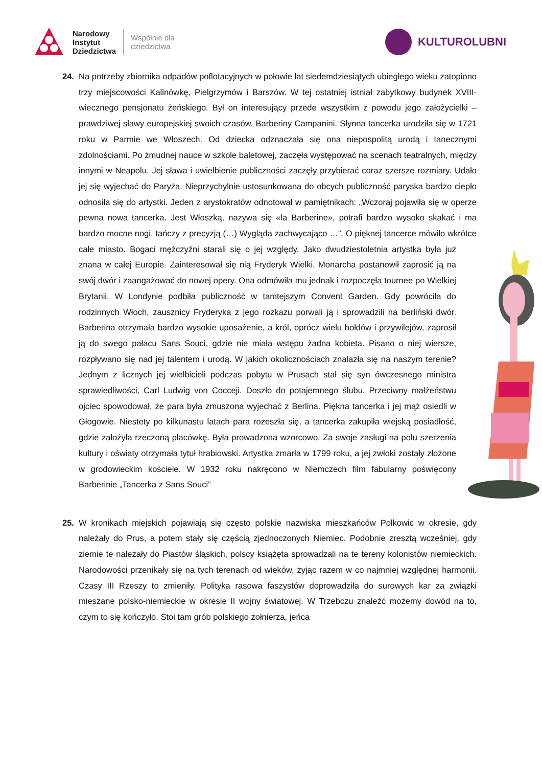Narodowy
Instytut
Dziedzictwa
Wspólnie dla
dziedzictwa
KULTUROLUBNI
24. Na potrzeby zbiornika odpadów poflotacyjnych w połowie lat siedemdziesiątych ubiegłego wieku zatopiono trzy miejscowości Kalinówkę, Pielgrzymów i Barszów. W tej ostatniej istniał zabytkowy budynek XVIII-wiecznego pensjonatu żeńskiego. Był on interesujący przede wszystkim z powodu jego założycielki – prawdziwej sławy europejskiej swoich czasów, Barberiny Campanini. Słynna tancerka urodziła się w 1721 roku w Parmie we Włoszech. Od dziecka odznaczała się ona niepospolitą urodą i tanecznymi zdolnościami. Po żmudnej nauce w szkole baletowej, zaczęła występować na scenach teatralnych, między innymi w Neapolu. Jej sława i uwielbienie publiczności zaczęły przybierać coraz szersze rozmiary. Udało jej się wyjechać do Paryża. Nieprzychylnie ustosunkowana do obcych publiczność paryska bardzo ciepło odnosiła się do artystki. Jeden z arystokratów odnotował w pamiętnikach: „Wczoraj pojawiła się w operze pewna nowa tancerka. Jest Włoszką, nazywa się «la Barberine», potrafi bardzo wysoko skakać i ma bardzo mocne nogi, tańczy z precyzją (…) Wygląda zachwycająco …”. O pięknej tancerce mówiło wkrótce całe miasto. Bogaci mężczyźni starali się o jej względy. Jako dwudziestoletnia artystka była już znana w całej Europie. Zainteresował się nią Fryderyk Wielki. Monarcha postanowił zaprosić ją na swój dwór i zaangażować do nowej opery. Ona odmówiła mu jednak i rozpoczęła tournee po Wielkiej Brytanii. W Londynie podbiła publiczność w tamtejszym Convent Garden. Gdy powróciła do rodzinnych Włoch, zausznicy Fryderyka z jego rozkazu porwali ją i sprowadzili na berliński dwór. Barberina otrzymała bardzo wysokie uposażenie, a król, oprócz wielu hołdów i przywilejów, zaprosił ją do swego pałacu Sans Souci, gdzie nie miała wstępu żadna kobieta. Pisano o niej wiersze, rozpływano się nad jej talentem i urodą. W jakich okolicznościach znalazła się na naszym terenie? Jednym z licznych jej wielbicieli podczas pobytu w Prusach stał się syn ówczesnego ministra sprawiedliwości, Carl Ludwig von Cocceji. Doszło do potajemnego ślubu. Przeciwny małżeństwu ojciec spowodował, że para była zmuszona wyjechać z Berlina. Piękna tancerka i jej mąż osiedli w Głogowie. Niestety po kilkunastu latach para rozeszła się, a tancerka zakupiła wiejską posiadłość, gdzie założyła rzeczoną placówkę. Była prowadzona wzorcowo. Za swoje zasługi na polu szerzenia kultury i oświaty otrzymała tytuł hrabiowski. Artystka zmarła w 1799 roku, a jej zwłoki zostały złożone w grodowieckim kościele. W 1932 roku nakręcono w Niemczech film fabularny poświęcony Barberinie „Tancerka z Sans Souci”
25. W kronikach miejskich pojawiają się często polskie nazwiska mieszkańców Polkowic w okresie, gdy należały do Prus, a potem stały się częścią zjednoczonych Niemiec. Podobnie zresztą wcześniej, gdy ziemie te należały do Piastów śląskich, polscy książęta sprowadzali na te tereny kolonistów niemieckich. Narodowości przenikały się na tych terenach od wieków, żyjąc razem w co najmniej względnej harmonii. Czasy III Rzeszy to zmieniły. Polityka rasowa faszystów doprowadziła do surowych kar za związki mieszane polsko-niemieckie w okresie II wojny światowej. W Trzebczu znaleźć możemy dowód na to, czym to się kończyło. Stoi tam grób polskiego żołnierza, jeńca